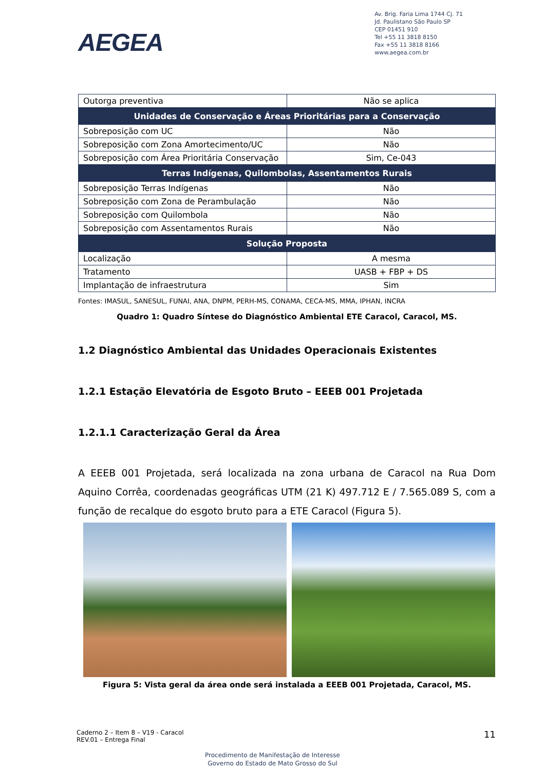AEGEA
Av. Brig. Faria Lima 1744 Cj. 71
Jd. Paulistano São Paulo SP
CEP 01451 910
Tel +55 11 3818 8150
Fax +55 11 3818 8166
www.aegea.com.br
| Outorga preventiva | Não se aplica |
| Unidades de Conservação e Áreas Prioritárias para a Conservação | |
| Sobreposição com UC | Não |
| Sobreposição com Zona Amortecimento/UC | Não |
| Sobreposição com Área Prioritária Conservação | Sim, Ce-043 |
| Terras Indígenas, Quilombolas, Assentamentos Rurais | |
| Sobreposição Terras Indígenas | Não |
| Sobreposição com Zona de Perambulação | Não |
| Sobreposição com Quilombola | Não |
| Sobreposição com Assentamentos Rurais | Não |
| Solução Proposta | |
| Localização | A mesma |
| Tratamento | UASB + FBP + DS |
| Implantação de infraestrutura | Sim |
Fontes: IMASUL, SANESUL, FUNAI, ANA, DNPM, PERH-MS, CONAMA, CECA-MS, MMA, IPHAN, INCRA
Quadro 1: Quadro Síntese do Diagnóstico Ambiental ETE Caracol, Caracol, MS.
1.2 Diagnóstico Ambiental das Unidades Operacionais Existentes
1.2.1 Estação Elevatória de Esgoto Bruto – EEEB 001 Projetada
1.2.1.1 Caracterização Geral da Área
A EEEB 001 Projetada, será localizada na zona urbana de Caracol na Rua Dom Aquino Corrêa, coordenadas geográficas UTM (21 K) 497.712 E / 7.565.089 S, com a função de recalque do esgoto bruto para a ETE Caracol (Figura 5).
Figura 5: Vista geral da área onde será instalada a EEEB 001 Projetada, Caracol, MS.
Caderno 2 – Item 8 – V19 - Caracol
REV.01 – Entrega Final
11
Procedimento de Manifestação de Interesse
Governo do Estado de Mato Grosso do Sul